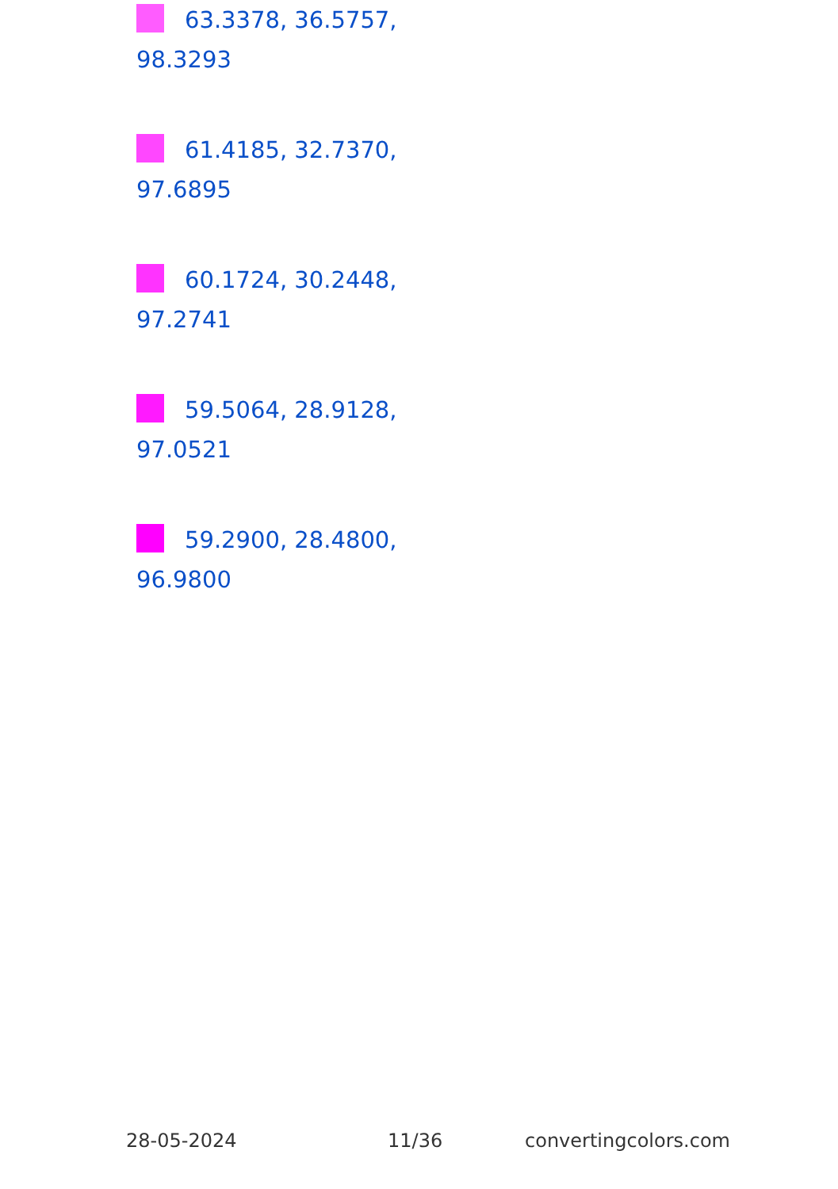63.3378, 36.5757, 98.3293
61.4185, 32.7370, 97.6895
60.1724, 30.2448, 97.2741
59.5064, 28.9128, 97.0521
59.2900, 28.4800, 96.9800
28-05-2024 11/36 convertingcolors.com